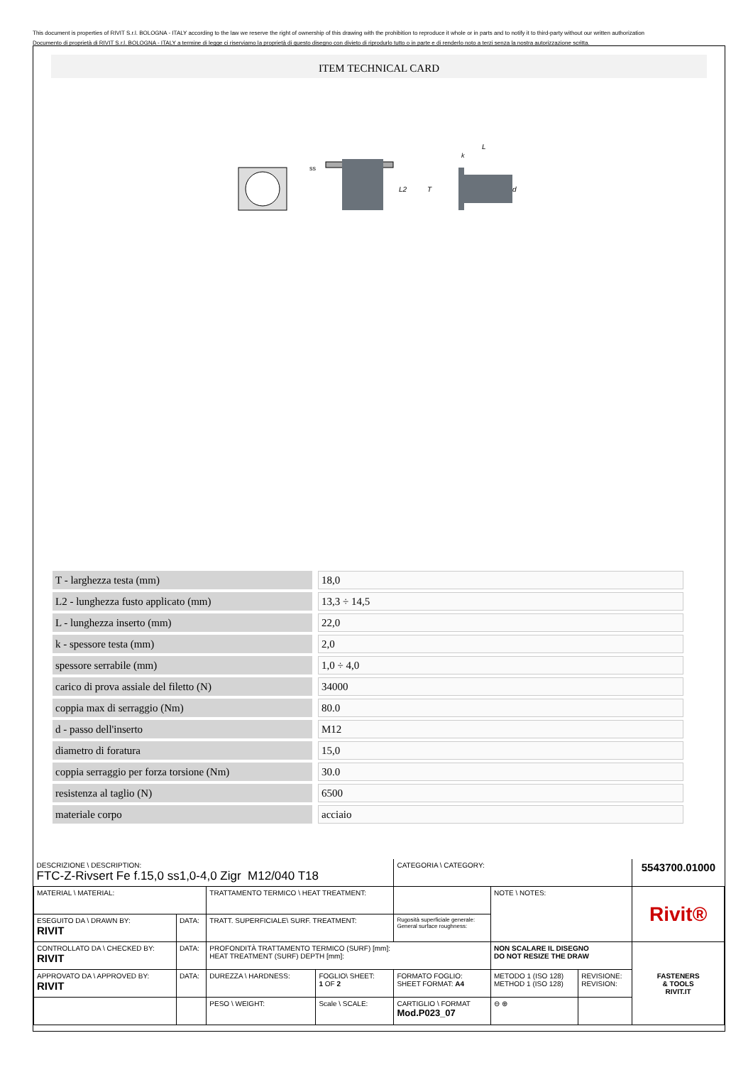This document is properties of RIVIT S.r.l. BOLOGNA - ITALY according to the law we reserve the right of ownership of this drawing with the prohibition to reproduce it whole or in parts and to notify it to third-party without our written authorization
Documento di proprietà di RIVIT S.r.l. BOLOGNA - ITALY a termine di legge ci riserviamo la proprietà di questo disegno con divieto di riprodurlo tutto o in parte e di renderlo noto a terzi senza la nostra autorizzazione scritta.
ITEM TECHNICAL CARD
ss
L2
T
L
k
d
| T - larghezza testa (mm) | | 18,0 |
| L2 - lunghezza fusto applicato (mm) | | 13,3 ÷ 14,5 |
| L - lunghezza inserto (mm) | | 22,0 |
| k - spessore testa (mm) | | 2,0 |
| spessore serrabile (mm) | | 1,0 ÷ 4,0 |
| carico di prova assiale del filetto (N) | | 34000 |
| coppia max di serraggio (Nm) | | 80.0 |
| d - passo dell'inserto | | M12 |
| diametro di foratura | | 15,0 |
| coppia serraggio per forza torsione (Nm) | | 30.0 |
| resistenza al taglio (N) | | 6500 |
| materiale corpo | | acciaio |
| DESCRIZIONE \ DESCRIPTION: FTC-Z-Rivsert Fe f.15,0 ss1,0-4,0 Zigr M12/040 T18 | | | | CATEGORIA \ CATEGORY: | | | 5543700.01000 |
| MATERIAL \ MATERIAL: | | TRATTAMENTO TERMICO \ HEAT TREATMENT: | | | NOTE \ NOTES: | | Rivit® |
| ESEGUITO DA \ DRAWN BY: RIVIT | DATA: | TRATT. SUPERFICIALE\ SURF. TREATMENT: | | Rugosità superficiale generale: General surface roughness: | | | |
| CONTROLLATO DA \ CHECKED BY: RIVIT | DATA: | PROFONDITÀ TRATTAMENTO TERMICO (SURF) [mm]: HEAT TREATMENT (SURF) DEPTH [mm]: | | | NON SCALARE IL DISEGNO DO NOT RESIZE THE DRAW | | FASTENERS & TOOLS RIVIT.IT |
| APPROVATO DA \ APPROVED BY: RIVIT | DATA: | DUREZZA \ HARDNESS: | FOGLIO\ SHEET: 1 OF 2 | FORMATO FOGLIO: SHEET FORMAT: A4 | METODO 1 (ISO 128) METHOD 1 (ISO 128) | REVISIONE: REVISION: | |
| | | PESO \ WEIGHT: | Scale \ SCALE: | CARTIGLIO \ FORMAT Mod.P023_07 | ⊖ ⊕ | | |